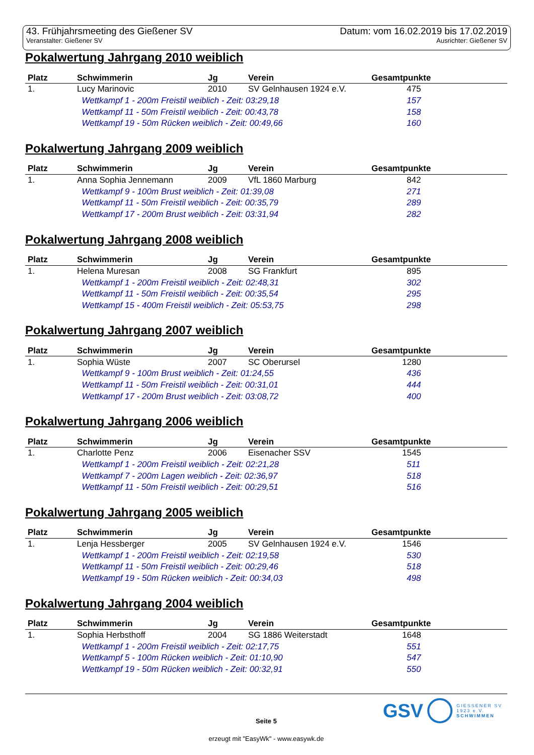43. Frühjahrsmeeting des Gießener SV Datum: vom 16.02.2019 bis 17.02.2019
Veranstalter: Gießener SV Ausrichter: Gießener SV
Pokalwertung Jahrgang 2010 weiblich
| Platz | Schwimmerin | Jg | Verein | Gesamtpunkte |
| --- | --- | --- | --- | --- |
| 1. | Lucy Marinovic | 2010 | SV Gelnhausen 1924 e.V. | 475 |
| | Wettkampf 1 - 200m Freistil weiblich - Zeit: 03:29,18 | | | 157 |
| | Wettkampf 11 - 50m Freistil weiblich - Zeit: 00:43,78 | | | 158 |
| | Wettkampf 19 - 50m Rücken weiblich - Zeit: 00:49,66 | | | 160 |
Pokalwertung Jahrgang 2009 weiblich
| Platz | Schwimmerin | Jg | Verein | Gesamtpunkte |
| --- | --- | --- | --- | --- |
| 1. | Anna Sophia Jennemann | 2009 | VfL 1860 Marburg | 842 |
| | Wettkampf 9 - 100m Brust weiblich - Zeit: 01:39,08 | | | 271 |
| | Wettkampf 11 - 50m Freistil weiblich - Zeit: 00:35,79 | | | 289 |
| | Wettkampf 17 - 200m Brust weiblich - Zeit: 03:31,94 | | | 282 |
Pokalwertung Jahrgang 2008 weiblich
| Platz | Schwimmerin | Jg | Verein | Gesamtpunkte |
| --- | --- | --- | --- | --- |
| 1. | Helena Muresan | 2008 | SG Frankfurt | 895 |
| | Wettkampf 1 - 200m Freistil weiblich - Zeit: 02:48,31 | | | 302 |
| | Wettkampf 11 - 50m Freistil weiblich - Zeit: 00:35,54 | | | 295 |
| | Wettkampf 15 - 400m Freistil weiblich - Zeit: 05:53,75 | | | 298 |
Pokalwertung Jahrgang 2007 weiblich
| Platz | Schwimmerin | Jg | Verein | Gesamtpunkte |
| --- | --- | --- | --- | --- |
| 1. | Sophia Wüste | 2007 | SC Oberursel | 1280 |
| | Wettkampf 9 - 100m Brust weiblich - Zeit: 01:24,55 | | | 436 |
| | Wettkampf 11 - 50m Freistil weiblich - Zeit: 00:31,01 | | | 444 |
| | Wettkampf 17 - 200m Brust weiblich - Zeit: 03:08,72 | | | 400 |
Pokalwertung Jahrgang 2006 weiblich
| Platz | Schwimmerin | Jg | Verein | Gesamtpunkte |
| --- | --- | --- | --- | --- |
| 1. | Charlotte Penz | 2006 | Eisenacher SSV | 1545 |
| | Wettkampf 1 - 200m Freistil weiblich - Zeit: 02:21,28 | | | 511 |
| | Wettkampf 7 - 200m Lagen weiblich - Zeit: 02:36,97 | | | 518 |
| | Wettkampf 11 - 50m Freistil weiblich - Zeit: 00:29,51 | | | 516 |
Pokalwertung Jahrgang 2005 weiblich
| Platz | Schwimmerin | Jg | Verein | Gesamtpunkte |
| --- | --- | --- | --- | --- |
| 1. | Lenja Hessberger | 2005 | SV Gelnhausen 1924 e.V. | 1546 |
| | Wettkampf 1 - 200m Freistil weiblich - Zeit: 02:19,58 | | | 530 |
| | Wettkampf 11 - 50m Freistil weiblich - Zeit: 00:29,46 | | | 518 |
| | Wettkampf 19 - 50m Rücken weiblich - Zeit: 00:34,03 | | | 498 |
Pokalwertung Jahrgang 2004 weiblich
| Platz | Schwimmerin | Jg | Verein | Gesamtpunkte |
| --- | --- | --- | --- | --- |
| 1. | Sophia Herbsthoff | 2004 | SG 1886 Weiterstadt | 1648 |
| | Wettkampf 1 - 200m Freistil weiblich - Zeit: 02:17,75 | | | 551 |
| | Wettkampf 5 - 100m Rücken weiblich - Zeit: 01:10,90 | | | 547 |
| | Wettkampf 19 - 50m Rücken weiblich - Zeit: 00:32,91 | | | 550 |
GSV GIESSENER SV
1923 e.V.
SCHWIMMEN
Seite 5
erzeugt mit "EasyWk" - www.easywk.de